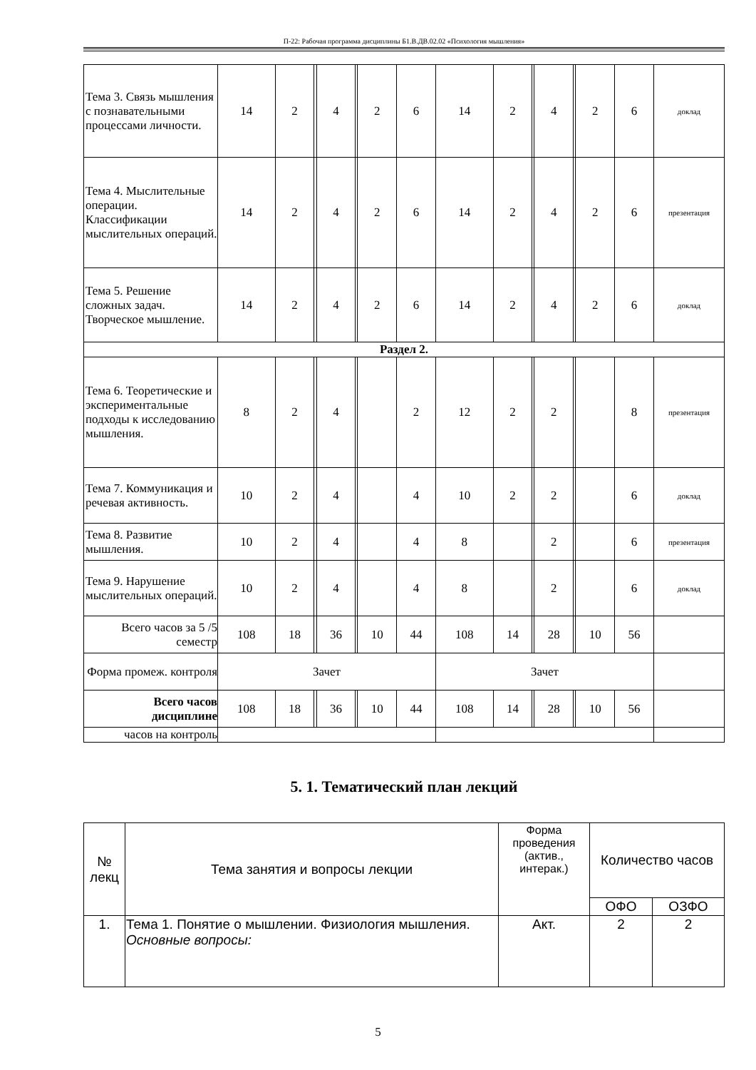П-22: Рабочая программа дисциплины Б1.В.ДВ.02.02 «Психология мышления»
| Тема 3. Связь мышления с познавательными процессами личности. | 14 | 2 | | 4 | | 2 | 6 | 14 | 2 | | 4 | | 2 | 6 | доклад |
| Тема 4. Мыслительные операции. Классификации мыслительных операций. | 14 | 2 | | 4 | | 2 | 6 | 14 | 2 | | 4 | | 2 | 6 | презентация |
| Тема 5. Решение сложных задач. Творческое мышление. | 14 | 2 | | 4 | | 2 | 6 | 14 | 2 | | 4 | | 2 | 6 | доклад |
| Раздел 2. | | | | | | | | | | | | | | | |
| Тема 6. Теоретические и экспериментальные подходы к исследованию мышления. | 8 | 2 | | 4 | | | 2 | 12 | 2 | | 2 | | | 8 | презентация |
| Тема 7. Коммуникация и речевая активность. | 10 | 2 | | 4 | | | 4 | 10 | 2 | | 2 | | | 6 | доклад |
| Тема 8. Развитие мышления. | 10 | 2 | | 4 | | | 4 | 8 | | | 2 | | | 6 | презентация |
| Тема 9. Нарушение мыслительных операций. | 10 | 2 | | 4 | | | 4 | 8 | | | 2 | | | 6 | доклад |
| Всего часов за 5 /5 семестр | 108 | 18 | | 36 | | 10 | 44 | 108 | 14 | | 28 | | 10 | 56 | |
| Форма промеж. контроля | Зачет | | | | | | | Зачет | | | | | | | |
| Всего часов дисциплине | 108 | 18 | | 36 | | 10 | 44 | 108 | 14 | | 28 | | 10 | 56 | |
| часов на контроль | | | | | | | | | | | | | | | |
5. 1. Тематический план лекций
| № лекц | Тема занятия и вопросы лекции | Форма проведения (актив., интерак.) | Количество часов | |
| --- | --- | --- | --- | --- |
| | | | ОФО | ОЗФО |
| 1. | Тема 1. Понятие о мышлении. Физиология мышления. Основные вопросы: | Акт. | 2 | 2 |
5